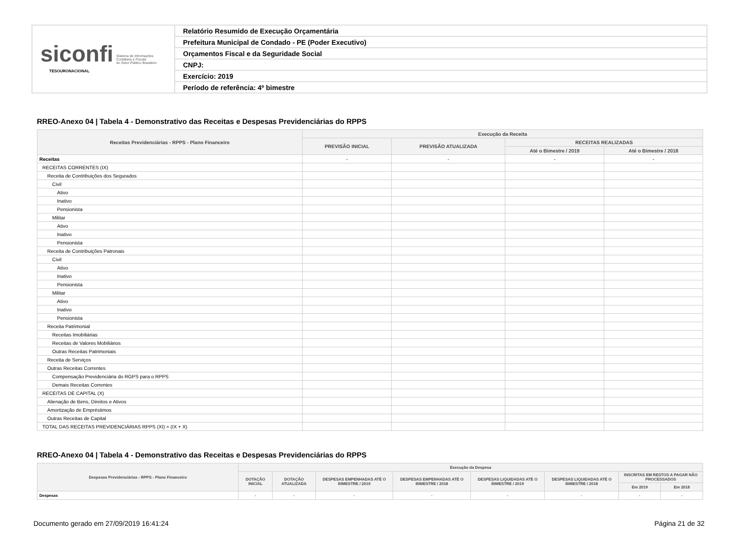siconfi Sistema de Informações
Contábeis e Fiscais
do Setor Público Brasileiro
TESOURONACIONAL
Relatório Resumido de Execução Orçamentária
Prefeitura Municipal de Condado - PE (Poder Executivo)
Orçamentos Fiscal e da Seguridade Social
CNPJ:
Exercício: 2019
Período de referência: 4º bimestre
RREO-Anexo 04 | Tabela 4 - Demonstrativo das Receitas e Despesas Previdenciárias do RPPS
| Receitas Previdenciárias - RPPS - Plano Financeiro | Execução da Receita | | | |
| --- | --- | --- | --- | --- |
| | PREVISÃO INICIAL | PREVISÃO ATUALIZADA | RECEITAS REALIZADAS | |
| | | | Até o Bimestre / 2019 | Até o Bimestre / 2018 |
| Receitas | - | - | - | - |
| RECEITAS CORRENTES (IX) | | | | |
| Receita de Contribuições dos Segurados | | | | |
| Civil | | | | |
| Ativo | | | | |
| Inativo | | | | |
| Pensionista | | | | |
| Militar | | | | |
| Ativo | | | | |
| Inativo | | | | |
| Pensionista | | | | |
| Receita de Contribuições Patronais | | | | |
| Civil | | | | |
| Ativo | | | | |
| Inativo | | | | |
| Pensionista | | | | |
| Militar | | | | |
| Ativo | | | | |
| Inativo | | | | |
| Pensionista | | | | |
| Receita Patrimonial | | | | |
| Receitas Imobiliárias | | | | |
| Receitas de Valores Mobiliários | | | | |
| Outras Receitas Patrimoniais | | | | |
| Receita de Serviços | | | | |
| Outras Receitas Correntes | | | | |
| Compensação Previdenciária do RGPS para o RPPS | | | | |
| Demais Receitas Correntes | | | | |
| RECEITAS DE CAPITAL (X) | | | | |
| Alienação de Bens, Direitos e Ativos | | | | |
| Amortização de Empréstimos | | | | |
| Outras Receitas de Capital | | | | |
| TOTAL DAS RECEITAS PREVIDENCIÁRIAS RPPS (XI) = (IX + X) | | | | |
RREO-Anexo 04 | Tabela 4 - Demonstrativo das Receitas e Despesas Previdenciárias do RPPS
| Despesas Previdenciárias - RPPS - Plano Financeiro | Execução da Despesa | | | | | | | |
| --- | --- | --- | --- | --- | --- | --- | --- | --- |
| | DOTAÇÃO INICIAL | DOTAÇÃO ATUALIZADA | DESPESAS EMPENHADAS ATÉ O BIMESTRE / 2019 | DESPESAS EMPENHADAS ATÉ O BIMESTRE / 2018 | DESPESAS LIQUIDADAS ATÉ O BIMESTRE / 2019 | DESPESAS LIQUIDADAS ATÉ O BIMESTRE / 2018 | INSCRITAS EM RESTOS A PAGAR NÃO PROCESSADOS | |
| | | | | | | | Em 2019 | Em 2018 |
| Despesas | - | - | - | - | - | - | - | - |
Documento gerado em 27/09/2019 16:41:24 Página 21 de 32